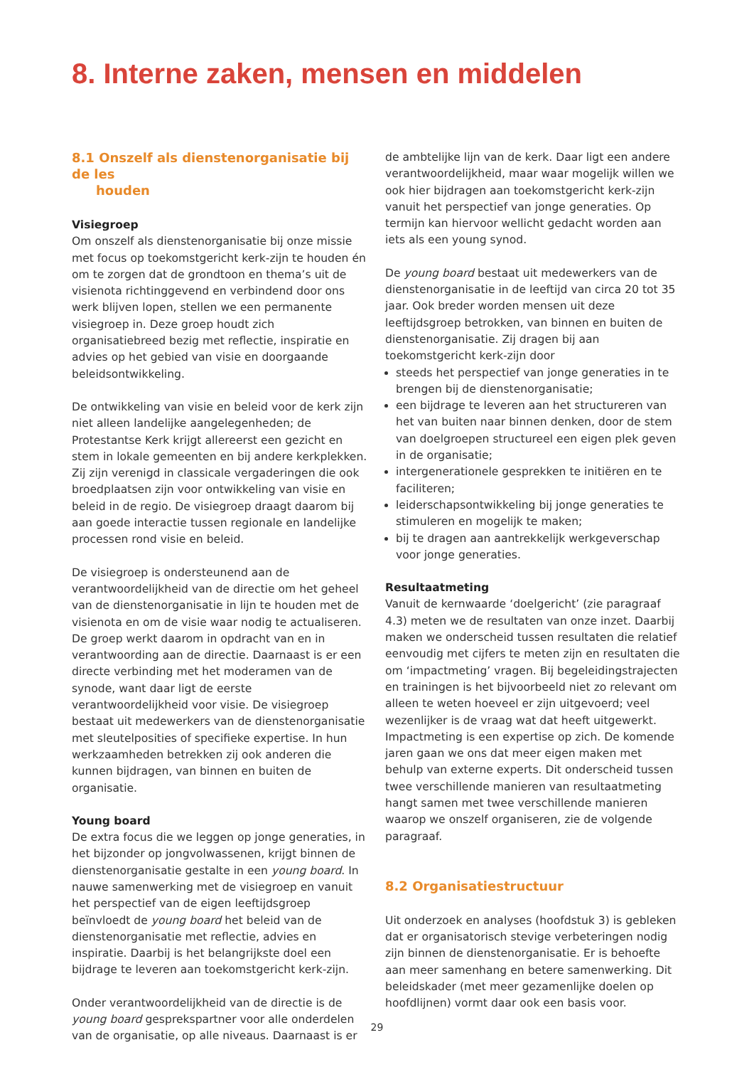8. Interne zaken, mensen en middelen
8.1 Onszelf als dienstenorganisatie bij de les
houden
Visiegroep
Om onszelf als dienstenorganisatie bij onze missie met focus op toekomstgericht kerk-zijn te houden én om te zorgen dat de grondtoon en thema’s uit de visienota richtinggevend en verbindend door ons werk blijven lopen, stellen we een permanente visiegroep in. Deze groep houdt zich organisatiebreed bezig met reflectie, inspiratie en advies op het gebied van visie en doorgaande beleidsontwikkeling.
De ontwikkeling van visie en beleid voor de kerk zijn niet alleen landelijke aangelegenheden; de Protestantse Kerk krijgt allereerst een gezicht en stem in lokale gemeenten en bij andere kerkplekken. Zij zijn verenigd in classicale vergaderingen die ook broedplaatsen zijn voor ontwikkeling van visie en beleid in de regio. De visiegroep draagt daarom bij aan goede interactie tussen regionale en landelijke processen rond visie en beleid.
De visiegroep is ondersteunend aan de verantwoordelijkheid van de directie om het geheel van de dienstenorganisatie in lijn te houden met de visienota en om de visie waar nodig te actualiseren. De groep werkt daarom in opdracht van en in verantwoording aan de directie. Daarnaast is er een directe verbinding met het moderamen van de synode, want daar ligt de eerste verantwoordelijkheid voor visie. De visiegroep bestaat uit medewerkers van de dienstenorganisatie met sleutelposities of specifieke expertise. In hun werkzaamheden betrekken zij ook anderen die kunnen bijdragen, van binnen en buiten de organisatie.
Young board
De extra focus die we leggen op jonge generaties, in het bijzonder op jongvolwassenen, krijgt binnen de dienstenorganisatie gestalte in een young board. In nauwe samenwerking met de visiegroep en vanuit het perspectief van de eigen leeftijdsgroep beïnvloedt de young board het beleid van de dienstenorganisatie met reflectie, advies en inspiratie. Daarbij is het belangrijkste doel een bijdrage te leveren aan toekomstgericht kerk-zijn.
Onder verantwoordelijkheid van de directie is de young board gesprekspartner voor alle onderdelen van de organisatie, op alle niveaus. Daarnaast is er
de ambtelijke lijn van de kerk. Daar ligt een andere verantwoordelijkheid, maar waar mogelijk willen we ook hier bijdragen aan toekomstgericht kerk-zijn vanuit het perspectief van jonge generaties. Op termijn kan hiervoor wellicht gedacht worden aan iets als een young synod.
De young board bestaat uit medewerkers van de dienstenorganisatie in de leeftijd van circa 20 tot 35 jaar. Ook breder worden mensen uit deze leeftijdsgroep betrokken, van binnen en buiten de dienstenorganisatie. Zij dragen bij aan toekomstgericht kerk-zijn door
steeds het perspectief van jonge generaties in te brengen bij de dienstenorganisatie;
een bijdrage te leveren aan het structureren van het van buiten naar binnen denken, door de stem van doelgroepen structureel een eigen plek geven in de organisatie;
intergenerationele gesprekken te initiëren en te faciliteren;
leiderschapsontwikkeling bij jonge generaties te stimuleren en mogelijk te maken;
bij te dragen aan aantrekkelijk werkgeverschap voor jonge generaties.
Resultaatmeting
Vanuit de kernwaarde ‘doelgericht’ (zie paragraaf 4.3) meten we de resultaten van onze inzet. Daarbij maken we onderscheid tussen resultaten die relatief eenvoudig met cijfers te meten zijn en resultaten die om ‘impactmeting’ vragen. Bij begeleidingstrajecten en trainingen is het bijvoorbeeld niet zo relevant om alleen te weten hoeveel er zijn uitgevoerd; veel wezenlijker is de vraag wat dat heeft uitgewerkt. Impactmeting is een expertise op zich. De komende jaren gaan we ons dat meer eigen maken met behulp van externe experts. Dit onderscheid tussen twee verschillende manieren van resultaatmeting hangt samen met twee verschillende manieren waarop we onszelf organiseren, zie de volgende paragraaf.
8.2 Organisatiestructuur
Uit onderzoek en analyses (hoofdstuk 3) is gebleken dat er organisatorisch stevige verbeteringen nodig zijn binnen de dienstenorganisatie. Er is behoefte aan meer samenhang en betere samenwerking. Dit beleidskader (met meer gezamenlijke doelen op hoofdlijnen) vormt daar ook een basis voor.
29